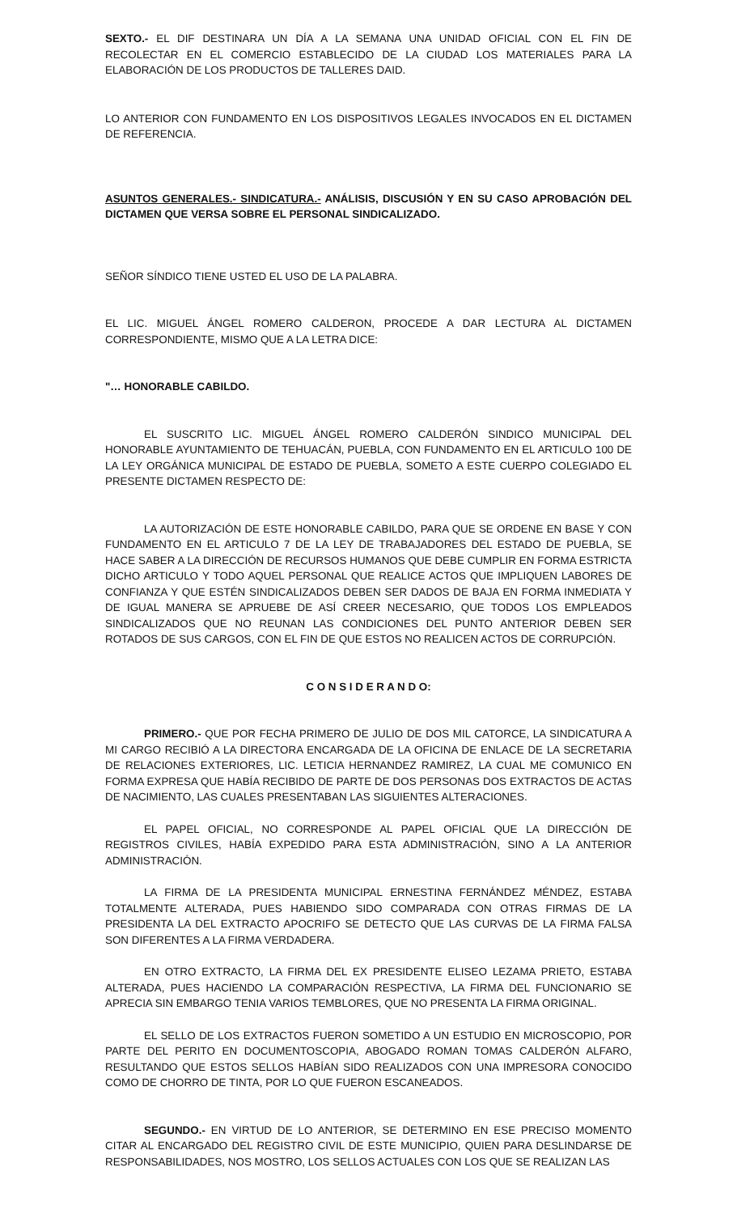SEXTO.- EL DIF DESTINARA UN DÍA A LA SEMANA UNA UNIDAD OFICIAL CON EL FIN DE RECOLECTAR EN EL COMERCIO ESTABLECIDO DE LA CIUDAD LOS MATERIALES PARA LA ELABORACIÓN DE LOS PRODUCTOS DE TALLERES DAID.
LO ANTERIOR CON FUNDAMENTO EN LOS DISPOSITIVOS LEGALES INVOCADOS EN EL DICTAMEN DE REFERENCIA.
ASUNTOS GENERALES.- SINDICATURA.- ANÁLISIS, DISCUSIÓN Y EN SU CASO APROBACIÓN DEL DICTAMEN QUE VERSA SOBRE EL PERSONAL SINDICALIZADO.
SEÑOR SÍNDICO TIENE USTED EL USO DE LA PALABRA.
EL LIC. MIGUEL ÁNGEL ROMERO CALDERON, PROCEDE A DAR LECTURA AL DICTAMEN CORRESPONDIENTE, MISMO QUE A LA LETRA DICE:
"… HONORABLE CABILDO.
EL SUSCRITO LIC. MIGUEL ÁNGEL ROMERO CALDERÓN SINDICO MUNICIPAL DEL HONORABLE AYUNTAMIENTO DE TEHUACÁN, PUEBLA, CON FUNDAMENTO EN EL ARTICULO 100 DE LA LEY ORGÁNICA MUNICIPAL DE ESTADO DE PUEBLA, SOMETO A ESTE CUERPO COLEGIADO EL PRESENTE DICTAMEN RESPECTO DE:
LA AUTORIZACIÓN DE ESTE HONORABLE CABILDO, PARA QUE SE ORDENE EN BASE Y CON FUNDAMENTO EN EL ARTICULO 7 DE LA LEY DE TRABAJADORES DEL ESTADO DE PUEBLA, SE HACE SABER A LA DIRECCIÓN DE RECURSOS HUMANOS QUE DEBE CUMPLIR EN FORMA ESTRICTA DICHO ARTICULO Y TODO AQUEL PERSONAL QUE REALICE ACTOS QUE IMPLIQUEN LABORES DE CONFIANZA Y QUE ESTÉN SINDICALIZADOS DEBEN SER DADOS DE BAJA EN FORMA INMEDIATA Y DE IGUAL MANERA SE APRUEBE DE ASÍ CREER NECESARIO, QUE TODOS LOS EMPLEADOS SINDICALIZADOS QUE NO REUNAN LAS CONDICIONES DEL PUNTO ANTERIOR DEBEN SER ROTADOS DE SUS CARGOS, CON EL FIN DE QUE ESTOS NO REALICEN ACTOS DE CORRUPCIÓN.
C O N S I D E R A N D O:
PRIMERO.- QUE POR FECHA PRIMERO DE JULIO DE DOS MIL CATORCE, LA SINDICATURA A MI CARGO RECIBIÓ A LA DIRECTORA ENCARGADA DE LA OFICINA DE ENLACE DE LA SECRETARIA DE RELACIONES EXTERIORES, LIC. LETICIA HERNANDEZ RAMIREZ, LA CUAL ME COMUNICO EN FORMA EXPRESA QUE HABÍA RECIBIDO DE PARTE DE DOS PERSONAS DOS EXTRACTOS DE ACTAS DE NACIMIENTO, LAS CUALES PRESENTABAN LAS SIGUIENTES ALTERACIONES.
EL PAPEL OFICIAL, NO CORRESPONDE AL PAPEL OFICIAL QUE LA DIRECCIÓN DE REGISTROS CIVILES, HABÍA EXPEDIDO PARA ESTA ADMINISTRACIÓN, SINO A LA ANTERIOR ADMINISTRACIÓN.
LA FIRMA DE LA PRESIDENTA MUNICIPAL ERNESTINA FERNÁNDEZ MÉNDEZ, ESTABA TOTALMENTE ALTERADA, PUES HABIENDO SIDO COMPARADA CON OTRAS FIRMAS DE LA PRESIDENTA LA DEL EXTRACTO APOCRIFO SE DETECTO QUE LAS CURVAS DE LA FIRMA FALSA SON DIFERENTES A LA FIRMA VERDADERA.
EN OTRO EXTRACTO, LA FIRMA DEL EX PRESIDENTE ELISEO LEZAMA PRIETO, ESTABA ALTERADA, PUES HACIENDO LA COMPARACIÓN RESPECTIVA, LA FIRMA DEL FUNCIONARIO SE APRECIA SIN EMBARGO TENIA VARIOS TEMBLORES, QUE NO PRESENTA LA FIRMA ORIGINAL.
EL SELLO DE LOS EXTRACTOS FUERON SOMETIDO A UN ESTUDIO EN MICROSCOPIO, POR PARTE DEL PERITO EN DOCUMENTOSCOPIA, ABOGADO ROMAN TOMAS CALDERÓN ALFARO, RESULTANDO QUE ESTOS SELLOS HABÍAN SIDO REALIZADOS CON UNA IMPRESORA CONOCIDO COMO DE CHORRO DE TINTA, POR LO QUE FUERON ESCANEADOS.
SEGUNDO.- EN VIRTUD DE LO ANTERIOR, SE DETERMINO EN ESE PRECISO MOMENTO CITAR AL ENCARGADO DEL REGISTRO CIVIL DE ESTE MUNICIPIO, QUIEN PARA DESLINDARSE DE RESPONSABILIDADES, NOS MOSTRO, LOS SELLOS ACTUALES CON LOS QUE SE REALIZAN LAS